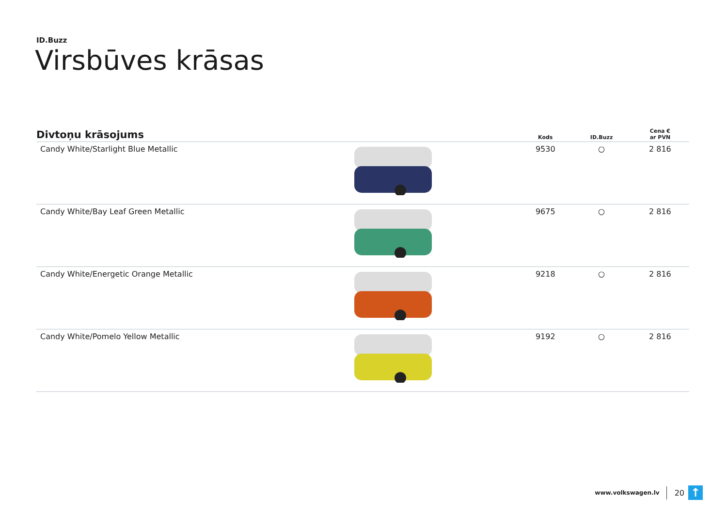ID.Buzz
Virsbūves krāsas
| Divtoņu krāsojums | | Kods | ID.Buzz | Cena € ar PVN |
| --- | --- | --- | --- | --- |
| Candy White/Starlight Blue Metallic | | 9530 | ○ | 2 816 |
| Candy White/Bay Leaf Green Metallic | | 9675 | ○ | 2 816 |
| Candy White/Energetic Orange Metallic | | 9218 | ○ | 2 816 |
| Candy White/Pomelo Yellow Metallic | | 9192 | ○ | 2 816 |
www.volkswagen.lv 20
↑